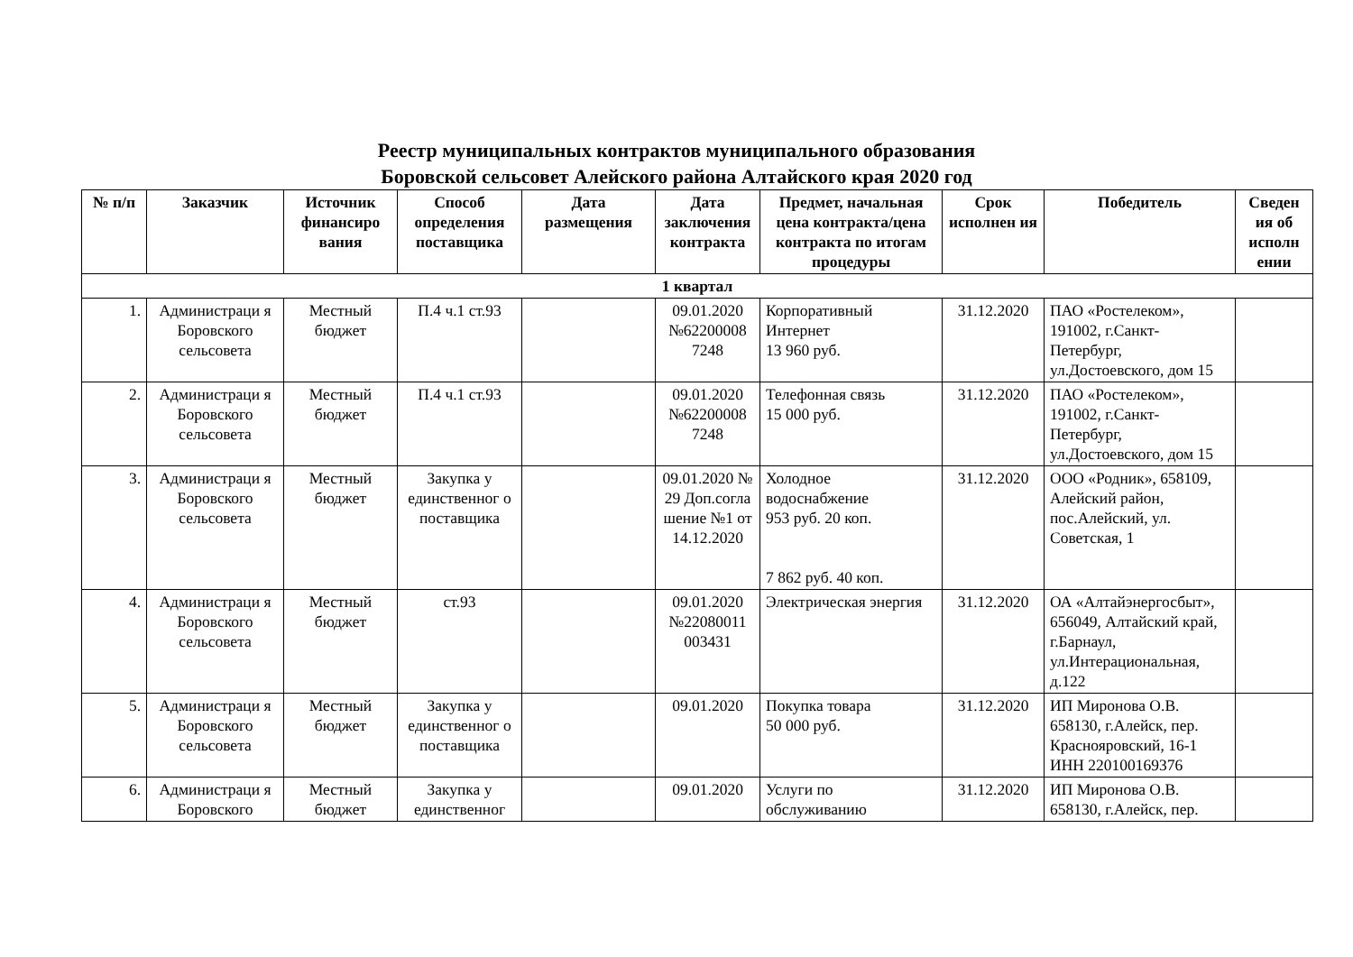Реестр муниципальных контрактов муниципального образования
Боровской сельсовет Алейского района Алтайского края 2020 год
| № п/п | Заказчик | Источник финансиро вания | Способ определения поставщика | Дата размещения | Дата заключения контракта | Предмет, начальная цена контракта/цена контракта по итогам процедуры | Срок исполнен ия | Победитель | Сведен ия об исполн ении |
| --- | --- | --- | --- | --- | --- | --- | --- | --- | --- |
| 1 квартал | | | | | | | | | |
| 1. | Администраци я Боровского сельсовета | Местный бюджет | П.4 ч.1 ст.93 | | 09.01.2020 №62200008 7248 | Корпоративный Интернет 13 960 руб. | 31.12.2020 | ПАО «Ростелеком», 191002, г.Санкт-Петербург, ул.Достоевского, дом 15 | |
| 2. | Администраци я Боровского сельсовета | Местный бюджет | П.4 ч.1 ст.93 | | 09.01.2020 №62200008 7248 | Телефонная связь 15 000 руб. | 31.12.2020 | ПАО «Ростелеком», 191002, г.Санкт-Петербург, ул.Достоевского, дом 15 | |
| 3. | Администраци я Боровского сельсовета | Местный бюджет | Закупка у единственног о поставщика | | 09.01.2020 № 29 Доп.согла шение №1 от 14.12.2020 | Холодное водоснабжение 953 руб. 20 коп. 7 862 руб. 40 коп. | 31.12.2020 | ООО «Родник», 658109, Алейский район, пос.Алейский, ул. Советская, 1 | |
| 4. | Администраци я Боровского сельсовета | Местный бюджет | ст.93 | | 09.01.2020 №22080011 003431 | Электрическая энергия | 31.12.2020 | ОА «Алтайэнергосбыт», 656049, Алтайский край, г.Барнаул, ул.Интерациональная, д.122 | |
| 5. | Администраци я Боровского сельсовета | Местный бюджет | Закупка у единственног о поставщика | | 09.01.2020 | Покупка товара 50 000 руб. | 31.12.2020 | ИП Миронова О.В. 658130, г.Алейск, пер. Краснояровский, 16-1 ИНН 220100169376 | |
| 6. | Администраци я Боровского | Местный бюджет | Закупка у единственног | | 09.01.2020 | Услуги по обслуживанию | 31.12.2020 | ИП Миронова О.В. 658130, г.Алейск, пер. | |